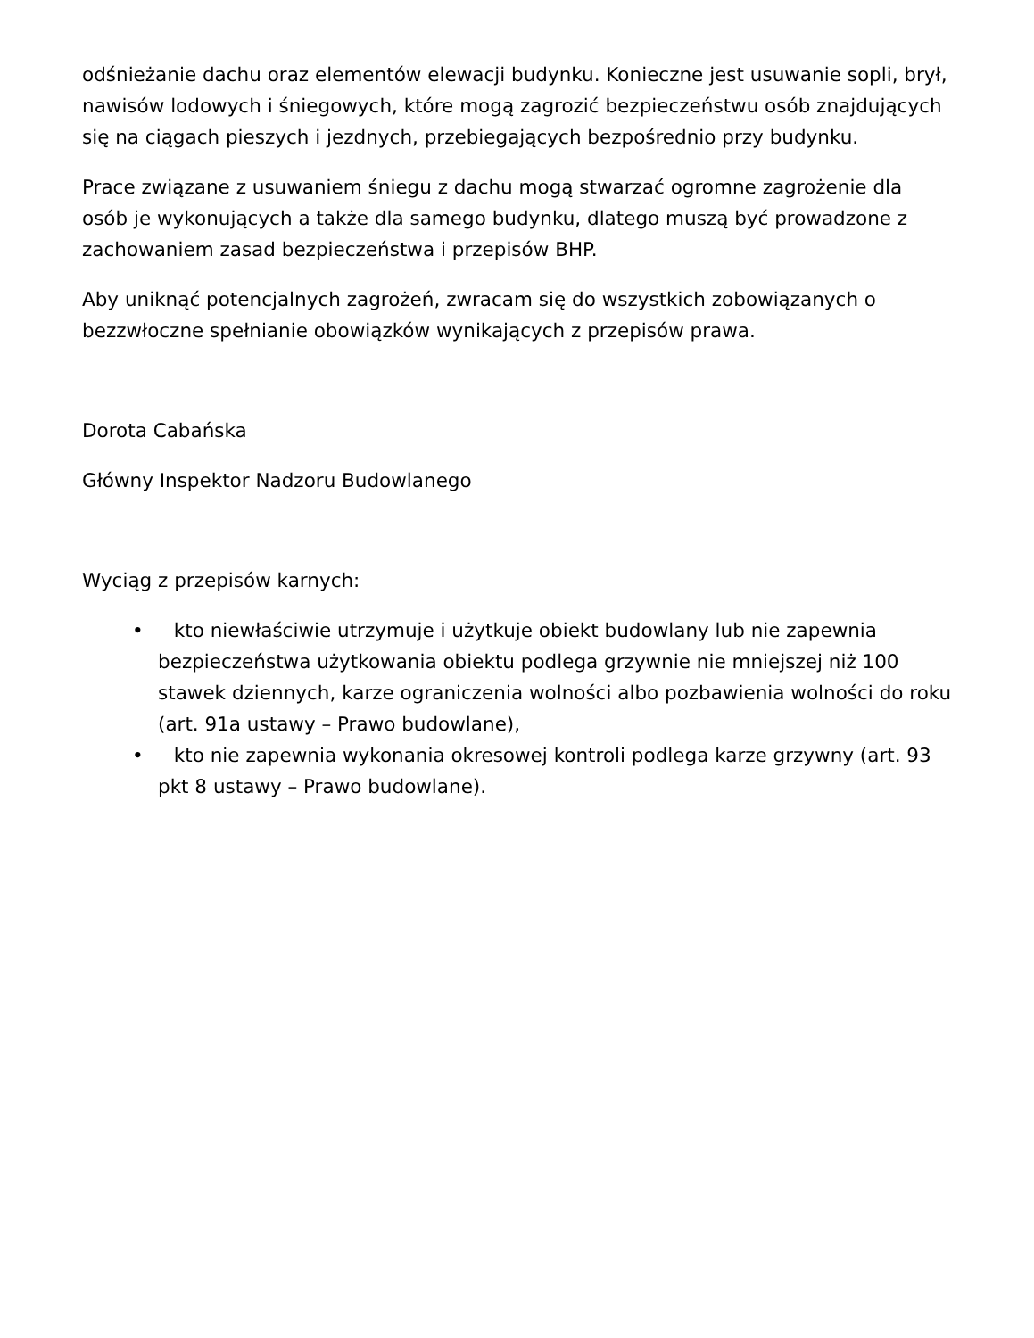odśnieżanie dachu oraz elementów elewacji budynku. Konieczne jest usuwanie sopli, brył, nawisów lodowych i śniegowych, które mogą zagrozić bezpieczeństwu osób znajdujących się na ciągach pieszych i jezdnych, przebiegających bezpośrednio przy budynku.
Prace związane z usuwaniem śniegu z dachu mogą stwarzać ogromne zagrożenie dla osób je wykonujących a także dla samego budynku, dlatego muszą być prowadzone z zachowaniem zasad bezpieczeństwa i przepisów BHP.
Aby uniknąć potencjalnych zagrożeń, zwracam się do wszystkich zobowiązanych o bezzwłoczne spełnianie obowiązków wynikających z przepisów prawa.
Dorota Cabańska
Główny Inspektor Nadzoru Budowlanego
Wyciąg z przepisów karnych:
• kto niewłaściwie utrzymuje i użytkuje obiekt budowlany lub nie zapewnia bezpieczeństwa użytkowania obiektu podlega grzywnie nie mniejszej niż 100 stawek dziennych, karze ograniczenia wolności albo pozbawienia wolności do roku (art. 91a ustawy – Prawo budowlane),
• kto nie zapewnia wykonania okresowej kontroli podlega karze grzywny (art. 93 pkt 8 ustawy – Prawo budowlane).